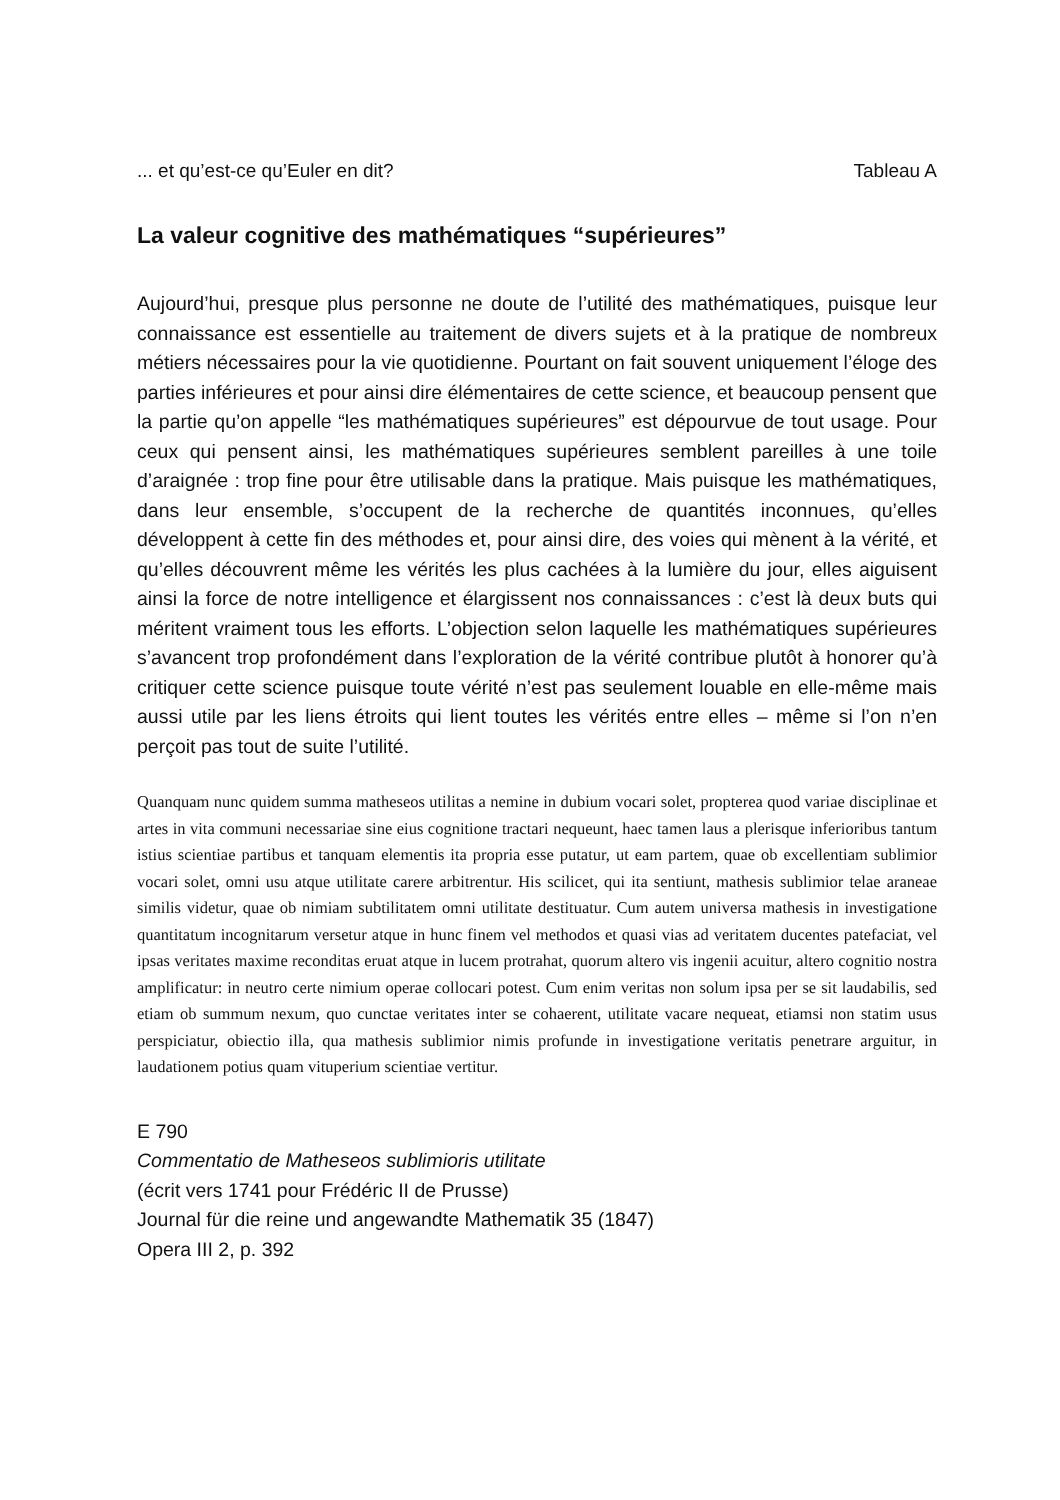... et qu’est-ce qu’Euler en dit? Tableau A
La valeur cognitive des mathématiques “supérieures”
Aujourd’hui, presque plus personne ne doute de l’utilité des mathématiques, puisque leur connaissance est essentielle au traitement de divers sujets et à la pratique de nombreux métiers nécessaires pour la vie quotidienne. Pourtant on fait souvent uniquement l’éloge des parties inférieures et pour ainsi dire élémentaires de cette science, et beaucoup pensent que la partie qu’on appelle “les mathématiques supérieures” est dépourvue de tout usage. Pour ceux qui pensent ainsi, les mathématiques supérieures semblent pareilles à une toile d’araignée : trop fine pour être utilisable dans la pratique. Mais puisque les mathématiques, dans leur ensemble, s’occupent de la recherche de quantités inconnues, qu’elles développent à cette fin des méthodes et, pour ainsi dire, des voies qui mènent à la vérité, et qu’elles découvrent même les vérités les plus cachées à la lumière du jour, elles aiguisent ainsi la force de notre intelligence et élargissent nos connaissances : c’est là deux buts qui méritent vraiment tous les efforts. L’objection selon laquelle les mathématiques supérieures s’avancent trop profondément dans l’exploration de la vérité contribue plutôt à honorer qu’à critiquer cette science puisque toute vérité n’est pas seulement louable en elle-même mais aussi utile par les liens étroits qui lient toutes les vérités entre elles – même si l’on n’en perçoit pas tout de suite l’utilité.
Quanquam nunc quidem summa matheseos utilitas a nemine in dubium vocari solet, propterea quod variae disciplinae et artes in vita communi necessariae sine eius cognitione tractari nequeunt, haec tamen laus a plerisque inferioribus tantum istius scientiae partibus et tanquam elementis ita propria esse putatur, ut eam partem, quae ob excellentiam sublimior vocari solet, omni usu atque utilitate carere arbitrentur. His scilicet, qui ita sentiunt, mathesis sublimior telae araneae similis videtur, quae ob nimiam subtilitatem omni utilitate destituatur. Cum autem universa mathesis in investigatione quantitatum incognitarum versetur atque in hunc finem vel methodos et quasi vias ad veritatem ducentes patefaciat, vel ipsas veritates maxime reconditas eruat atque in lucem protrahat, quorum altero vis ingenii acuitur, altero cognitio nostra amplificatur: in neutro certe nimium operae collocari potest. Cum enim veritas non solum ipsa per se sit laudabilis, sed etiam ob summum nexum, quo cunctae veritates inter se cohaerent, utilitate vacare nequeat, etiamsi non statim usus perspiciatur, obiectio illa, qua mathesis sublimior nimis profunde in investigatione veritatis penetrare arguitur, in laudationem potius quam vituperium scientiae vertitur.
E 790
Commentatio de Matheseos sublimioris utilitate
(écrit vers 1741 pour Frédéric II de Prusse)
Journal für die reine und angewandte Mathematik 35 (1847)
Opera III 2, p. 392